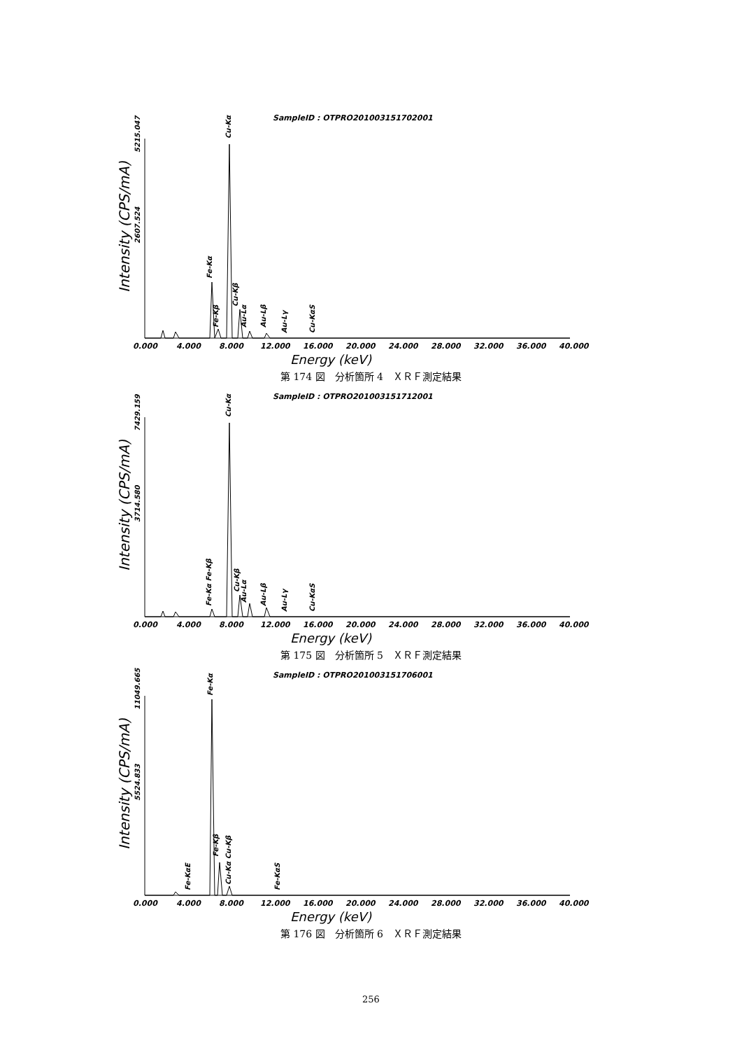SampleID : OTPRO201003151702001
Intensity (CPS/mA)
5215.047
2607.524
Cu-Kα
Fe-Kα
Fe-Kβ
Cu-Kβ
Au-Lα
Au-Lβ
Au-Lγ
Cu-KαS
0.000
4.000
8.000
12.000
16.000
20.000
24.000
28.000
32.000
36.000
40.000
Energy (keV)
第 174 図　分析箇所 4　ＸＲＦ測定結果
SampleID : OTPRO201003151712001
Intensity (CPS/mA)
7429.159
3714.580
Cu-Kα
Fe-Kα Fe-Kβ
Cu-Kβ
Au-Lα
Au-Lβ
Au-Lγ
Cu-KαS
0.000
4.000
8.000
12.000
16.000
20.000
24.000
28.000
32.000
36.000
40.000
Energy (keV)
第 175 図　分析箇所 5　ＸＲＦ測定結果
SampleID : OTPRO201003151706001
Intensity (CPS/mA)
11049.665
5524.833
Fe-Kα
Fe-KαE
Fe-Kβ
Cu-Kα Cu-Kβ
Fe-KαS
0.000
4.000
8.000
12.000
16.000
20.000
24.000
28.000
32.000
36.000
40.000
Energy (keV)
第 176 図　分析箇所 6　ＸＲＦ測定結果
256